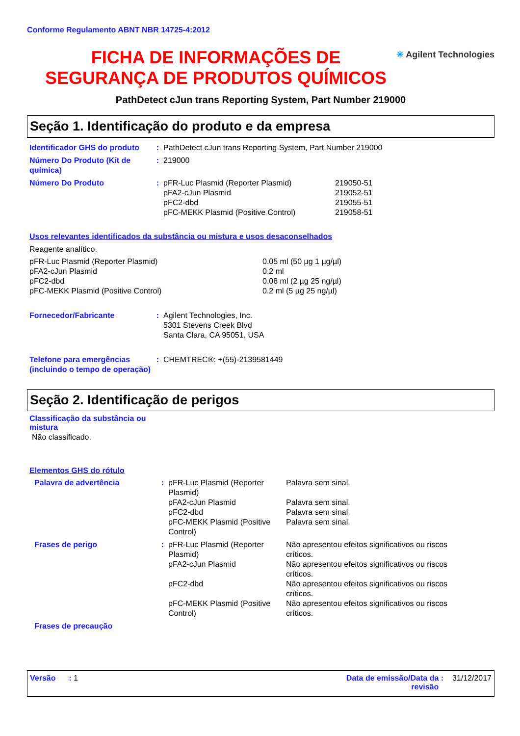Conforme Regulamento ABNT NBR 14725-4:2012
FICHA DE INFORMAÇÕES DE SEGURANÇA DE PRODUTOS QUÍMICOS
✳ Agilent Technologies
PathDetect cJun trans Reporting System, Part Number 219000
Seção 1. Identificação do produto e da empresa
| Identificador GHS do produto | : | PathDetect cJun trans Reporting System, Part Number 219000 |
| Número Do Produto (Kit de química) | : | 219000 |
| Número Do Produto | : | / pFR-Luc Plasmid (Reporter Plasmid) / 219050-51 / / pFA2-cJun Plasmid / 219052-51 / / pFC2-dbd / 219055-51 / / pFC-MEKK Plasmid (Positive Control) / 219058-51 / |
Usos relevantes identificados da substância ou mistura e usos desaconselhados
Reagente analítico.
| pFR-Luc Plasmid (Reporter Plasmid) | 0.05 ml (50 µg 1 µg/µl) |
| pFA2-cJun Plasmid | 0.2 ml |
| pFC2-dbd | 0.08 ml (2 µg 25 ng/µl) |
| pFC-MEKK Plasmid (Positive Control) | 0.2 ml (5 µg 25 ng/µl) |
| Fornecedor/Fabricante | : | Agilent Technologies, Inc. 5301 Stevens Creek Blvd Santa Clara, CA 95051, USA |
| Telefone para emergências (incluindo o tempo de operação) | : | CHEMTREC®: +(55)-2139581449 |
Seção 2. Identificação de perigos
Classificação da substância ou mistura
Não classificado.
Elementos GHS do rótulo
| Palavra de advertência | : | / pFR-Luc Plasmid (Reporter Plasmid) / Palavra sem sinal. / / pFA2-cJun Plasmid / Palavra sem sinal. / / pFC2-dbd / Palavra sem sinal. / / pFC-MEKK Plasmid (Positive Control) / Palavra sem sinal. / |
| Frases de perigo | : | / pFR-Luc Plasmid (Reporter Plasmid) / Não apresentou efeitos significativos ou riscos críticos. / / pFA2-cJun Plasmid / Não apresentou efeitos significativos ou riscos críticos. / / pFC2-dbd / Não apresentou efeitos significativos ou riscos críticos. / / pFC-MEKK Plasmid (Positive Control) / Não apresentou efeitos significativos ou riscos críticos. / |
| Frases de precaução | | |
Versão : 1 Data de emissão/Data da revisão : 31/12/2017